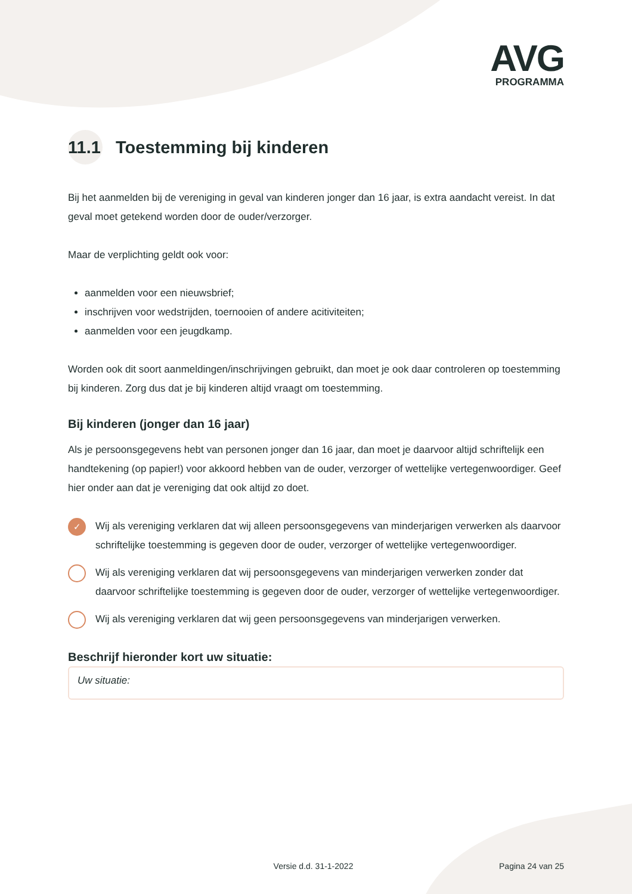AVG
PROGRAMMA
11.1 Toestemming bij kinderen
Bij het aanmelden bij de vereniging in geval van kinderen jonger dan 16 jaar, is extra aandacht vereist. In dat geval moet getekend worden door de ouder/verzorger.
Maar de verplichting geldt ook voor:
aanmelden voor een nieuwsbrief;
inschrijven voor wedstrijden, toernooien of andere acitiviteiten;
aanmelden voor een jeugdkamp.
Worden ook dit soort aanmeldingen/inschrijvingen gebruikt, dan moet je ook daar controleren op toestemming bij kinderen. Zorg dus dat je bij kinderen altijd vraagt om toestemming.
Bij kinderen (jonger dan 16 jaar)
Als je persoonsgegevens hebt van personen jonger dan 16 jaar, dan moet je daarvoor altijd schriftelijk een handtekening (op papier!) voor akkoord hebben van de ouder, verzorger of wettelijke vertegenwoordiger. Geef hier onder aan dat je vereniging dat ook altijd zo doet.
✓ Wij als vereniging verklaren dat wij alleen persoonsgegevens van minderjarigen verwerken als daarvoor schriftelijke toestemming is gegeven door de ouder, verzorger of wettelijke vertegenwoordiger.
Wij als vereniging verklaren dat wij persoonsgegevens van minderjarigen verwerken zonder dat daarvoor schriftelijke toestemming is gegeven door de ouder, verzorger of wettelijke vertegenwoordiger.
Wij als vereniging verklaren dat wij geen persoonsgegevens van minderjarigen verwerken.
Beschrijf hieronder kort uw situatie:
Uw situatie:
Versie d.d. 31-1-2022 Pagina 24 van 25